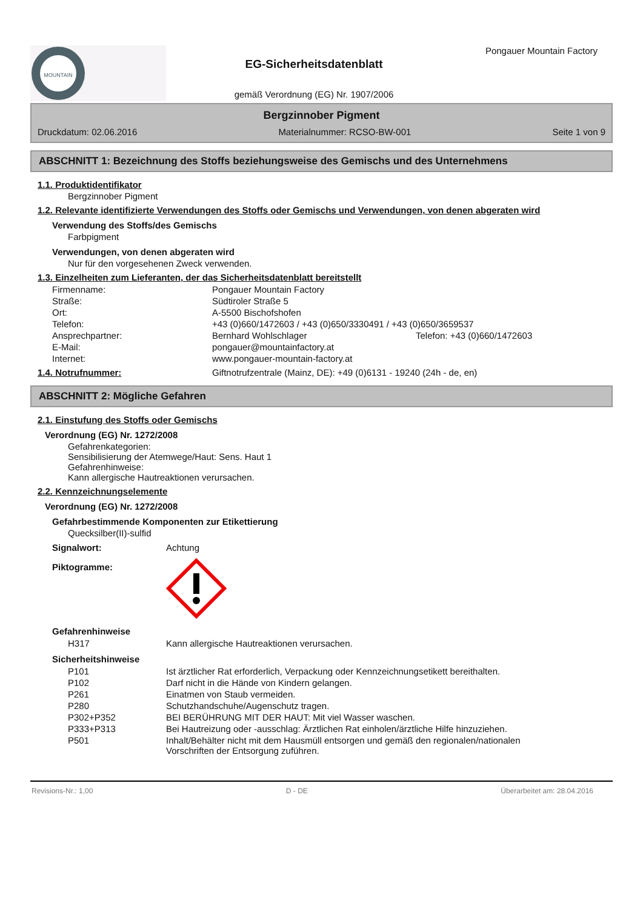MOUNTAIN
EG-Sicherheitsdatenblatt
gemäß Verordnung (EG) Nr. 1907/2006
Pongauer Mountain Factory
Bergzinnober Pigment
Druckdatum: 02.06.2016 Materialnummer: RCSO-BW-001 Seite 1 von 9
ABSCHNITT 1: Bezeichnung des Stoffs beziehungsweise des Gemischs und des Unternehmens
1.1. Produktidentifikator
Bergzinnober Pigment
1.2. Relevante identifizierte Verwendungen des Stoffs oder Gemischs und Verwendungen, von denen abgeraten wird
Verwendung des Stoffs/des Gemischs
Farbpigment
Verwendungen, von denen abgeraten wird
Nur für den vorgesehenen Zweck verwenden.
1.3. Einzelheiten zum Lieferanten, der das Sicherheitsdatenblatt bereitstellt
| Firmenname: | Pongauer Mountain Factory | |
| Straße: | Südtiroler Straße 5 | |
| Ort: | A-5500 Bischofshofen | |
| Telefon: | +43 (0)660/1472603 / +43 (0)650/3330491 / +43 (0)650/3659537 | |
| Ansprechpartner: | Bernhard Wohlschlager | Telefon: +43 (0)660/1472603 |
| E-Mail: | pongauer@mountainfactory.at | |
| Internet: | www.pongauer-mountain-factory.at | |
| 1.4. Notrufnummer: | Giftnotrufzentrale (Mainz, DE): +49 (0)6131 - 19240 (24h - de, en) |
ABSCHNITT 2: Mögliche Gefahren
2.1. Einstufung des Stoffs oder Gemischs
Verordnung (EG) Nr. 1272/2008
Gefahrenkategorien:
Sensibilisierung der Atemwege/Haut: Sens. Haut 1
Gefahrenhinweise:
Kann allergische Hautreaktionen verursachen.
2.2. Kennzeichnungselemente
Verordnung (EG) Nr. 1272/2008
Gefahrbestimmende Komponenten zur Etikettierung
Quecksilber(II)-sulfid
| Signalwort: | Achtung |
| Piktogramme: | |
Gefahrenhinweise
| H317 | Kann allergische Hautreaktionen verursachen. |
Sicherheitshinweise
| P101 | Ist ärztlicher Rat erforderlich, Verpackung oder Kennzeichnungsetikett bereithalten. |
| P102 | Darf nicht in die Hände von Kindern gelangen. |
| P261 | Einatmen von Staub vermeiden. |
| P280 | Schutzhandschuhe/Augenschutz tragen. |
| P302+P352 | BEI BERÜHRUNG MIT DER HAUT: Mit viel Wasser waschen. |
| P333+P313 | Bei Hautreizung oder -ausschlag: Ärztlichen Rat einholen/ärztliche Hilfe hinzuziehen. |
| P501 | Inhalt/Behälter nicht mit dem Hausmüll entsorgen und gemäß den regionalen/nationalen Vorschriften der Entsorgung zuführen. |
Revisions-Nr.: 1,00 D - DE Überarbeitet am: 28.04.2016